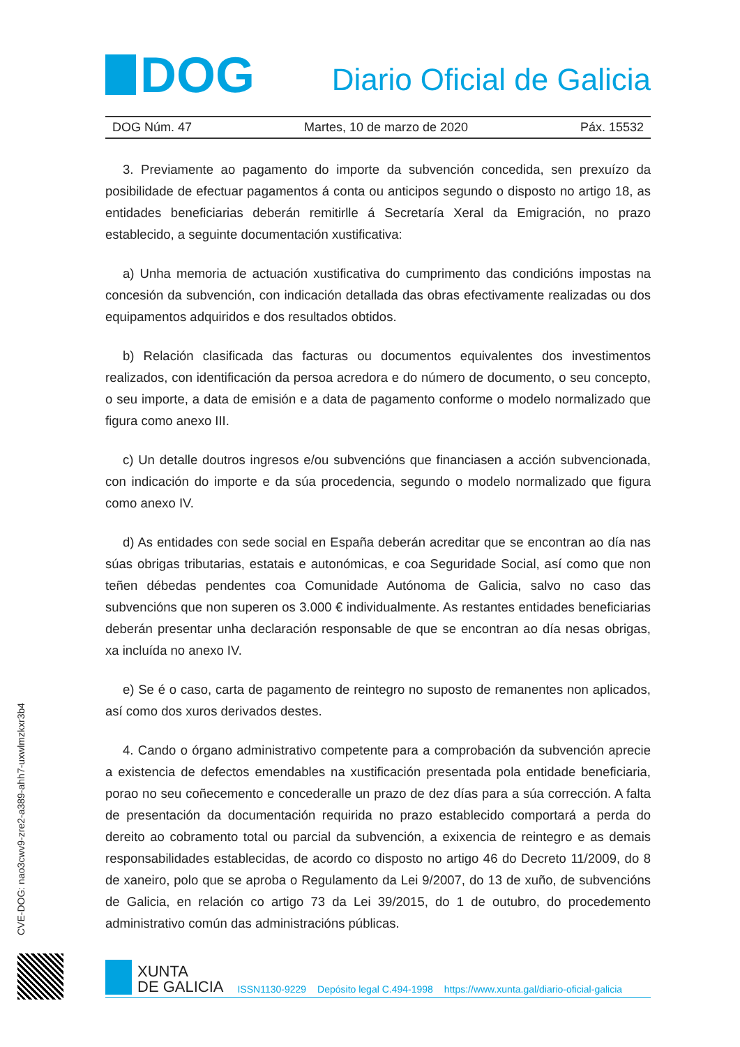DOG
Diario Oficial de Galicia
DOG Núm. 47 Martes, 10 de marzo de 2020 Páx. 15532
3. Previamente ao pagamento do importe da subvención concedida, sen prexuízo da posibilidade de efectuar pagamentos á conta ou anticipos segundo o disposto no artigo 18, as entidades beneficiarias deberán remitirlle á Secretaría Xeral da Emigración, no prazo establecido, a seguinte documentación xustificativa:
a) Unha memoria de actuación xustificativa do cumprimento das condicións impostas na concesión da subvención, con indicación detallada das obras efectivamente realizadas ou dos equipamentos adquiridos e dos resultados obtidos.
b) Relación clasificada das facturas ou documentos equivalentes dos investimentos realizados, con identificación da persoa acredora e do número de documento, o seu concepto, o seu importe, a data de emisión e a data de pagamento conforme o modelo normalizado que figura como anexo III.
c) Un detalle doutros ingresos e/ou subvencións que financiasen a acción subvencionada, con indicación do importe e da súa procedencia, segundo o modelo normalizado que figura como anexo IV.
d) As entidades con sede social en España deberán acreditar que se encontran ao día nas súas obrigas tributarias, estatais e autonómicas, e coa Seguridade Social, así como que non teñen débedas pendentes coa Comunidade Autónoma de Galicia, salvo no caso das subvencións que non superen os 3.000 € individualmente. As restantes entidades beneficiarias deberán presentar unha declaración responsable de que se encontran ao día nesas obrigas, xa incluída no anexo IV.
e) Se é o caso, carta de pagamento de reintegro no suposto de remanentes non aplicados, así como dos xuros derivados destes.
4. Cando o órgano administrativo competente para a comprobación da subvención aprecie a existencia de defectos emendables na xustificación presentada pola entidade beneficiaria, porao no seu coñecemento e concederalle un prazo de dez días para a súa corrección. A falta de presentación da documentación requirida no prazo establecido comportará a perda do dereito ao cobramento total ou parcial da subvención, a exixencia de reintegro e as demais responsabilidades establecidas, de acordo co disposto no artigo 46 do Decreto 11/2009, do 8 de xaneiro, polo que se aproba o Regulamento da Lei 9/2007, do 13 de xuño, de subvencións de Galicia, en relación co artigo 73 da Lei 39/2015, do 1 de outubro, do procedemento administrativo común das administracións públicas.
CVE-DOG: nao3cwv9-zre2-a389-ahh7-uxwlmzkxr3b4
XUNTA
DE GALICIA
ISSN1130-9229 Depósito legal C.494-1998 https://www.xunta.gal/diario-oficial-galicia